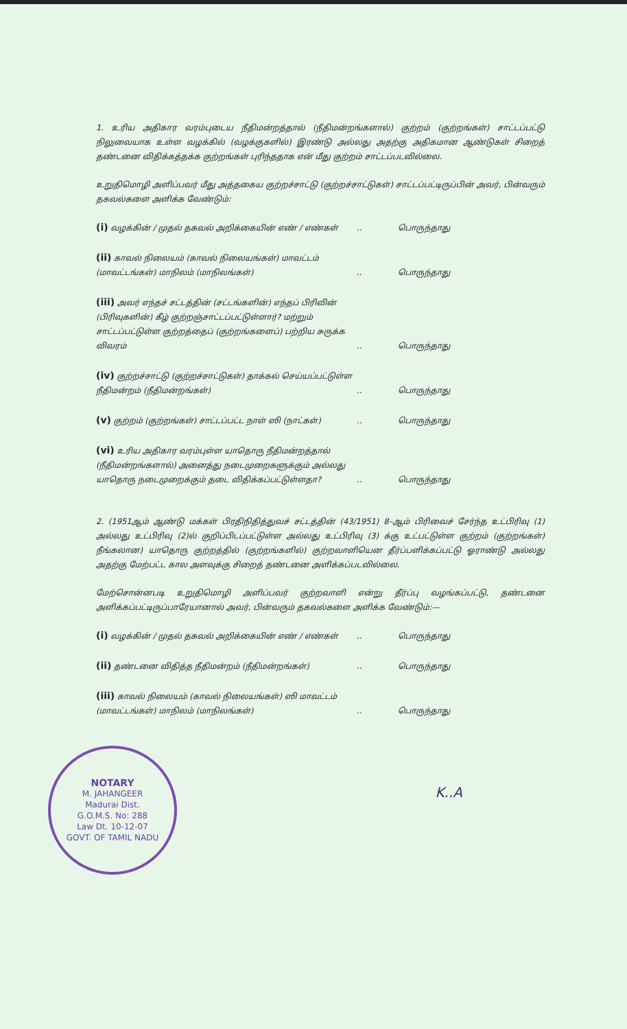1. உரிய அதிகார வரம்புடைய நீதிமன்றத்தால் (நீதிமன்றங்களால்) குற்றம் (குற்றங்கள்) சாட்டப்பட்டு நிலுவையாக உள்ள வழக்கில் (வழக்குகளில்) இரண்டு அல்லது அதற்கு அதிகமான ஆண்டுகள் சிறைத் தண்டனை விதிக்கத்தக்க குற்றங்கள் புரிந்ததாக என் மீது குற்றம் சாட்டப்படவில்லை.
உறுதிமொழி அளிப்பவர் மீது அத்தகைய குற்றச்சாட்டு (குற்றச்சாட்டுகள்) சாட்டப்பட்டிருப்பின் அவர், பின்வரும் தகவல்களை அளிக்க வேண்டும்:
(i) வழக்கின் / முதல் தகவல் அறிக்கையின் எண் / எண்கள் .. பொருந்தாது
(ii) காவல் நிலையம் (காவல் நிலையங்கள்) மாவட்டம் (மாவட்டங்கள்) மாநிலம் (மாநிலங்கள்)
.. பொருந்தாது
(iii) அவர் எந்தச் சட்டத்தின் (சட்டங்களின்) எந்தப் பிரிவின் (பிரிவுகளின்) கீழ் குற்றஞ்சாட்டப்பட்டுள்ளார்? மற்றும் சாட்டப்பட்டுள்ள குற்றத்தைப் (குற்றங்களைப்) பற்றிய சுருக்க விவரம்
.. பொருந்தாது
(iv) குற்றச்சாட்டு (குற்றச்சாட்டுகள்) தாக்கல் செய்யப்பட்டுள்ள நீதிமன்றம் (நீதிமன்றங்கள்)
.. பொருந்தாது
(v) குற்றம் (குற்றங்கள்) சாட்டப்பட்ட நாள் ஸி (நாட்கள்) .. பொருந்தாது
(vi) உரிய அதிகார வரம்புள்ள யாதொரு நீதிமன்றத்தால் (நீதிமன்றங்களால்) அனைத்து நடைமுறைகளுக்கும் அல்லது யாதொரு நடைமுறைக்கும் தடை விதிக்கப்பட்டுள்ளதா?
.. பொருந்தாது
2. (1951ஆம் ஆண்டு மக்கள் பிரதிநிதித்துவச் சட்டத்தின் (43/1951) 8–ஆம் பிரிவைச் சேர்ந்த உட்பிரிவு (1) அல்லது உட்பிரிவு (2)ல் குறிப்பிடப்பட்டுள்ள அல்லது உட்பிரிவு (3) க்கு உட்பட்டுள்ள குற்றம் (குற்றங்கள்) நீங்கலான) யாதொரு குற்றத்தில் (குற்றங்களில்) குற்றவாளியென தீர்ப்பளிக்கப்பட்டு ஓராண்டு அல்லது அதற்கு மேற்பட்ட கால அளவுக்கு சிறைத் தண்டனை அளிக்கப்படவில்லை.
மேற்சொன்னபடி உறுதிமொழி அளிப்பவர் குற்றவாளி என்று தீர்ப்பு வழங்கப்பட்டு, தண்டனை அளிக்கப்பட்டிருப்பாரேயானால் அவர், பின்வரும் தகவல்களை அளிக்க வேண்டும்:—
(i) வழக்கின் / முதல் தகவல் அறிக்கையின் எண் / எண்கள் .. பொருந்தாது
(ii) தண்டனை விதித்த நீதிமன்றம் (நீதிமன்றங்கள்) .. பொருந்தாது
(iii) காவல் நிலையம் (காவல் நிலையங்கள்) ஸி மாவட்டம் (மாவட்டங்கள்) மாநிலம் (மாநிலங்கள்)
.. பொருந்தாது
NOTARY
M. JAHANGEER
Madurai Dist.
G.O.M.S. No: 288
Law Dt. 10-12-07
GOVT. OF TAMIL NADU
K..A